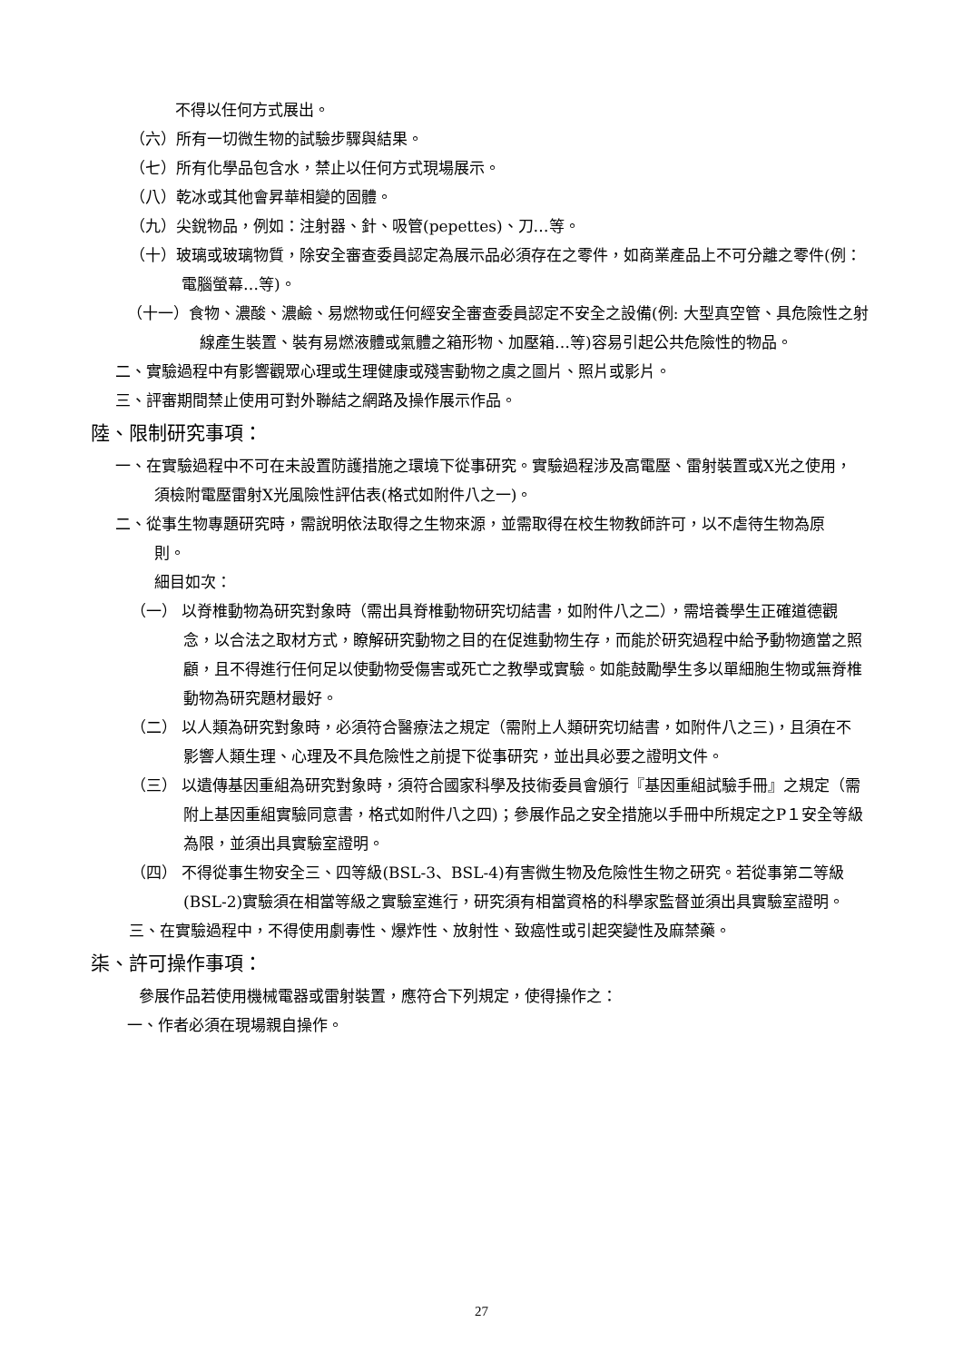不得以任何方式展出。
（六）所有一切微生物的試驗步驟與結果。
（七）所有化學品包含水，禁止以任何方式現場展示。
（八）乾冰或其他會昇華相變的固體。
（九）尖銳物品，例如：注射器、針、吸管(pepettes)、刀…等。
（十）玻璃或玻璃物質，除安全審查委員認定為展示品必須存在之零件，如商業產品上不可分離之零件(例：電腦螢幕…等)。
（十一）食物、濃酸、濃鹼、易燃物或任何經安全審查委員認定不安全之設備(例: 大型真空管、具危險性之射線產生裝置、裝有易燃液體或氣體之箱形物、加壓箱…等)容易引起公共危險性的物品。
二、實驗過程中有影響觀眾心理或生理健康或殘害動物之虞之圖片、照片或影片。
三、評審期間禁止使用可對外聯結之網路及操作展示作品。
陸、限制研究事項：
一、在實驗過程中不可在未設置防護措施之環境下從事研究。實驗過程涉及高電壓、雷射裝置或X光之使用，須檢附電壓雷射X光風險性評估表(格式如附件八之一)。
二、從事生物專題研究時，需說明依法取得之生物來源，並需取得在校生物教師許可，以不虐待生物為原則。
細目如次：
（一） 以脊椎動物為研究對象時（需出具脊椎動物研究切結書，如附件八之二），需培養學生正確道德觀念，以合法之取材方式，瞭解研究動物之目的在促進動物生存，而能於研究過程中給予動物適當之照顧，且不得進行任何足以使動物受傷害或死亡之教學或實驗。如能鼓勵學生多以單細胞生物或無脊椎動物為研究題材最好。
（二） 以人類為研究對象時，必須符合醫療法之規定（需附上人類研究切結書，如附件八之三)，且須在不影響人類生理、心理及不具危險性之前提下從事研究，並出具必要之證明文件。
（三） 以遺傳基因重組為研究對象時，須符合國家科學及技術委員會頒行『基因重組試驗手冊』之規定（需附上基因重組實驗同意書，格式如附件八之四)；參展作品之安全措施以手冊中所規定之P１安全等級為限，並須出具實驗室證明。
（四） 不得從事生物安全三、四等級(BSL-3、BSL-4)有害微生物及危險性生物之研究。若從事第二等級(BSL-2)實驗須在相當等級之實驗室進行，研究須有相當資格的科學家監督並須出具實驗室證明。
三、在實驗過程中，不得使用劇毒性、爆炸性、放射性、致癌性或引起突變性及麻禁藥。
柒、許可操作事項：
參展作品若使用機械電器或雷射裝置，應符合下列規定，使得操作之：
一、作者必須在現場親自操作。
27